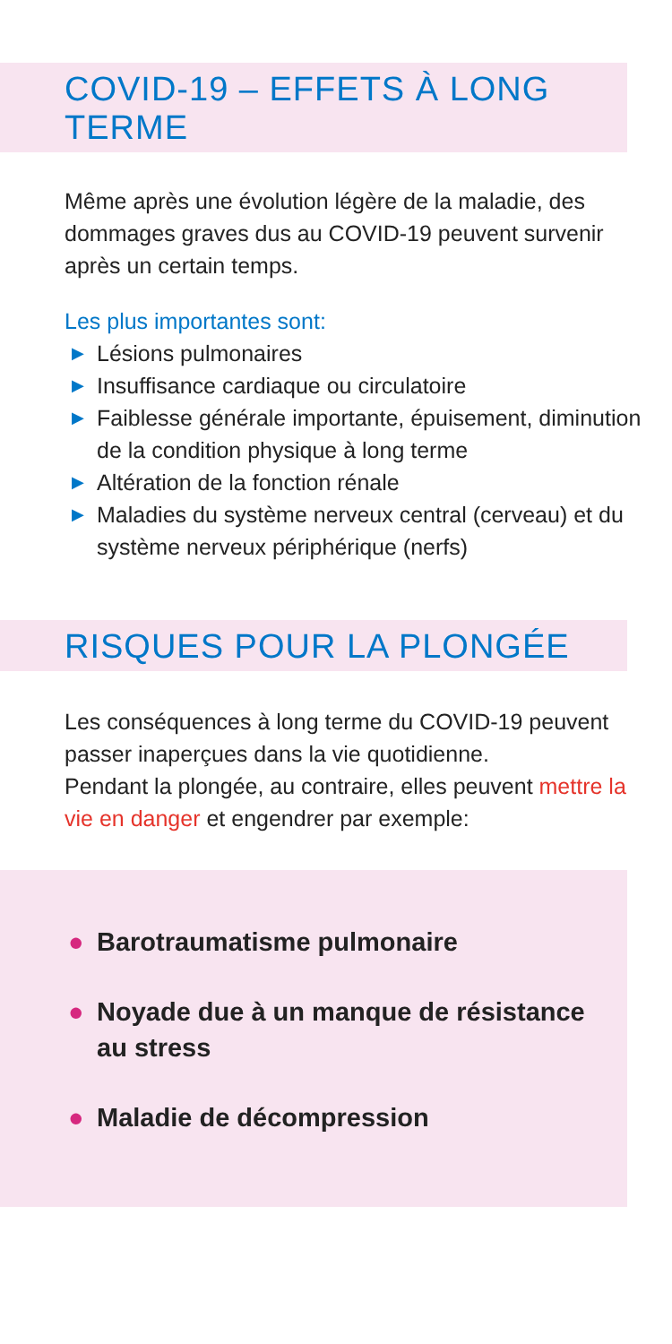COVID-19 – EFFETS À LONG TERME
Même après une évolution légère de la maladie, des dommages graves dus au COVID-19 peuvent survenir après un certain temps.
Les plus importantes sont:
▶ Lésions pulmonaires
▶ Insuffisance cardiaque ou circulatoire
▶ Faiblesse générale importante, épuisement, diminution de la condition physique à long terme
▶ Altération de la fonction rénale
▶ Maladies du système nerveux central (cerveau) et du système nerveux périphérique (nerfs)
RISQUES POUR LA PLONGÉE
Les conséquences à long terme du COVID-19 peuvent passer inaperçues dans la vie quotidienne.
Pendant la plongée, au contraire, elles peuvent mettre la vie en danger et engendrer par exemple:
● Barotraumatisme pulmonaire
● Noyade due à un manque de résistance au stress
● Maladie de décompression